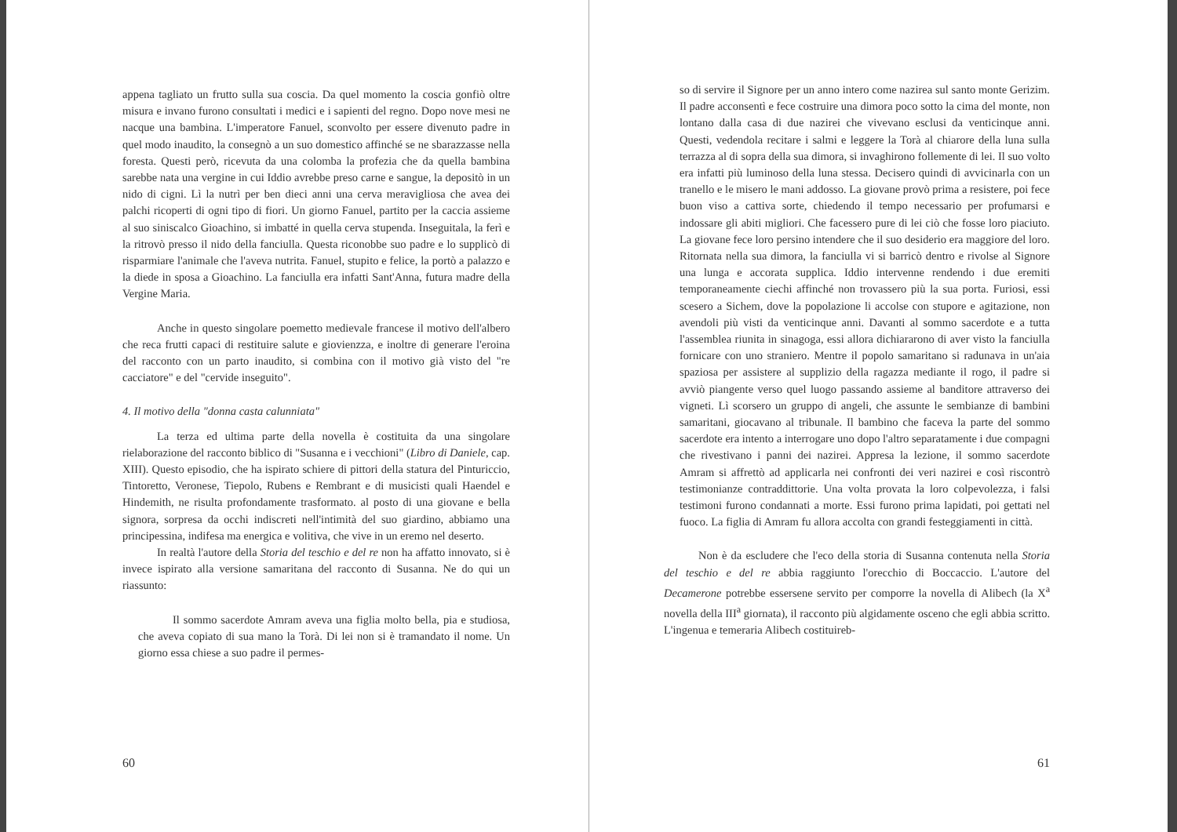appena tagliato un frutto sulla sua coscia. Da quel momento la coscia gonfiò oltre misura e invano furono consultati i medici e i sapienti del regno. Dopo nove mesi ne nacque una bambina. L'imperatore Fanuel, sconvolto per essere divenuto padre in quel modo inaudito, la consegnò a un suo domestico affinché se ne sbarazzasse nella foresta. Questi però, ricevuta da una colomba la profezia che da quella bambina sarebbe nata una vergine in cui Iddio avrebbe preso carne e sangue, la depositò in un nido di cigni. Lì la nutrì per ben dieci anni una cerva meravigliosa che avea dei palchi ricoperti di ogni tipo di fiori. Un giorno Fanuel, partito per la caccia assieme al suo siniscalco Gioachino, si imbatté in quella cerva stupenda. Inseguitala, la ferì e la ritrovò presso il nido della fanciulla. Questa riconobbe suo padre e lo supplicò di risparmiare l'animale che l'aveva nutrita. Fanuel, stupito e felice, la portò a palazzo e la diede in sposa a Gioachino. La fanciulla era infatti Sant'Anna, futura madre della Vergine Maria.
Anche in questo singolare poemetto medievale francese il motivo dell'albero che reca frutti capaci di restituire salute e giovienzza, e inoltre di generare l'eroina del racconto con un parto inaudito, si combina con il motivo già visto del "re cacciatore" e del "cervide inseguito".
4. Il motivo della "donna casta calunniata"
La terza ed ultima parte della novella è costituita da una singolare rielaborazione del racconto biblico di "Susanna e i vecchioni" (Libro di Daniele, cap. XIII). Questo episodio, che ha ispirato schiere di pittori della statura del Pinturiccio, Tintoretto, Veronese, Tiepolo, Rubens e Rembrant e di musicisti quali Haendel e Hindemith, ne risulta profondamente trasformato. al posto di una giovane e bella signora, sorpresa da occhi indiscreti nell'intimità del suo giardino, abbiamo una principessina, indifesa ma energica e volitiva, che vive in un eremo nel deserto.
In realtà l'autore della Storia del teschio e del re non ha affatto innovato, si è invece ispirato alla versione samaritana del racconto di Susanna. Ne do qui un riassunto:
Il sommo sacerdote Amram aveva una figlia molto bella, pia e studiosa, che aveva copiato di sua mano la Torà. Di lei non si è tramandato il nome. Un giorno essa chiese a suo padre il permes-
60
so di servire il Signore per un anno intero come nazirea sul santo monte Gerizim. Il padre acconsentì e fece costruire una dimora poco sotto la cima del monte, non lontano dalla casa di due nazirei che vivevano esclusi da venticinque anni. Questi, vedendola recitare i salmi e leggere la Torà al chiarore della luna sulla terrazza al di sopra della sua dimora, si invaghirono follemente di lei. Il suo volto era infatti più luminoso della luna stessa. Decisero quindi di avvicinarla con un tranello e le misero le mani addosso. La giovane provò prima a resistere, poi fece buon viso a cattiva sorte, chiedendo il tempo necessario per profumarsi e indossare gli abiti migliori. Che facessero pure di lei ciò che fosse loro piaciuto. La giovane fece loro persino intendere che il suo desiderio era maggiore del loro. Ritornata nella sua dimora, la fanciulla vi si barricò dentro e rivolse al Signore una lunga e accorata supplica. Iddio intervenne rendendo i due eremiti temporaneamente ciechi affinché non trovassero più la sua porta. Furiosi, essi scesero a Sichem, dove la popolazione li accolse con stupore e agitazione, non avendoli più visti da venticinque anni. Davanti al sommo sacerdote e a tutta l'assemblea riunita in sinagoga, essi allora dichiararono di aver visto la fanciulla fornicare con uno straniero. Mentre il popolo samaritano si radunava in un'aia spaziosa per assistere al supplizio della ragazza mediante il rogo, il padre si avviò piangente verso quel luogo passando assieme al banditore attraverso dei vigneti. Lì scorsero un gruppo di angeli, che assunte le sembianze di bambini samaritani, giocavano al tribunale. Il bambino che faceva la parte del sommo sacerdote era intento a interrogare uno dopo l'altro separatamente i due compagni che rivestivano i panni dei nazirei. Appresa la lezione, il sommo sacerdote Amram si affrettò ad applicarla nei confronti dei veri nazirei e così riscontrò testimonianze contraddittorie. Una volta provata la loro colpevolezza, i falsi testimoni furono condannati a morte. Essi furono prima lapidati, poi gettati nel fuoco. La figlia di Amram fu allora accolta con grandi festeggiamenti in città.
Non è da escludere che l'eco della storia di Susanna contenuta nella Storia del teschio e del re abbia raggiunto l'orecchio di Boccaccio. L'autore del Decamerone potrebbe essersene servito per comporre la novella di Alibech (la X<sup>a</sup> novella della III<sup>a</sup> giornata), il racconto più algidamente osceno che egli abbia scritto. L'ingenua e temeraria Alibech costituireb-
61